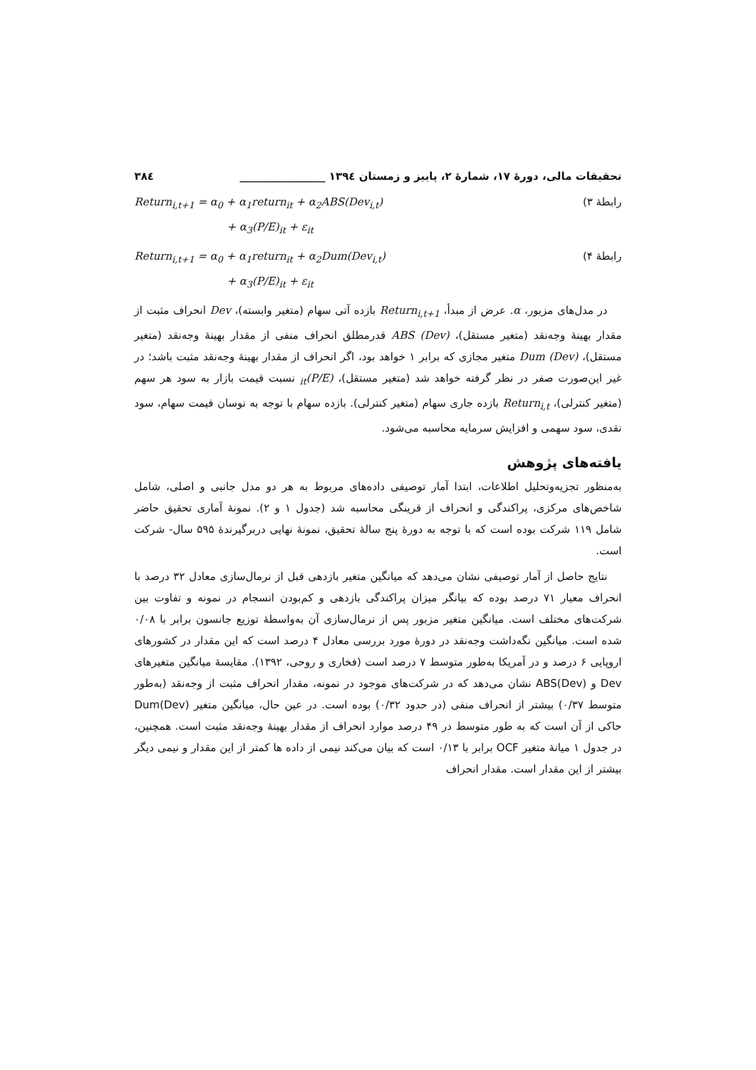تحقیقات مالی، دورهٔ ۱۷، شمارهٔ ۲، پاییز و زمستان ۱۳۹٤ ________________ ۳۸٤
Return<sub>i,t+1</sub> = α<sub>0</sub> + α<sub>1</sub>return<sub>it</sub> + α<sub>2</sub>ABS(Dev<sub>i,t</sub>)
+ α<sub>3</sub>(P/E)<sub>it</sub> + ε<sub>it</sub>
رابطهٔ ۳)
Return<sub>i,t+1</sub> = α<sub>0</sub> + α<sub>1</sub>return<sub>it</sub> + α<sub>2</sub>Dum(Dev<sub>i,t</sub>)
+ α<sub>3</sub>(P/E)<sub>it</sub> + ε<sub>it</sub>
رابطهٔ ۴)
در مدل‌های مزبور، α. عرض از مبدأ، Return<sub>i,t+1</sub> بازده آتی سهام (متغیر وابسته)، Dev انحراف مثبت از مقدار بهینهٔ وجه‌نقد (متغیر مستقل)، ABS (Dev) قدرمطلق انحراف منفی از مقدار بهینهٔ وجه‌نقد (متغیر مستقل)، Dum (Dev) متغیر مجازی که برابر ۱ خواهد بود، اگر انحراف از مقدار بهینهٔ وجه‌نقد مثبت باشد؛ در غیر این‌صورت صفر در نظر گرفته خواهد شد (متغیر مستقل)، (P/E)<sub>it</sub> نسبت قیمت بازار به سود هر سهم (متغیر کنترلی)، Return<sub>i,t</sub> بازده جاری سهام (متغیر کنترلی). بازده سهام با توجه به نوسان قیمت سهام، سود نقدی، سود سهمی و افزایش سرمایه محاسبه می‌شود.
یافته‌های پژوهش
به‌منظور تجزیه‌وتحلیل اطلاعات، ابتدا آمار توصیفی داده‌های مربوط به هر دو مدل جانبی و اصلی، شامل شاخص‌های مرکزی، پراکندگی و انحراف از قرینگی محاسبه شد (جدول ۱ و ۲). نمونهٔ آماری تحقیق حاضر شامل ۱۱۹ شرکت بوده است که با توجه به دورهٔ پنج سالهٔ تحقیق، نمونهٔ نهایی دربرگیرندهٔ ۵۹۵ سال- شرکت است.
نتایج حاصل از آمار توصیفی نشان می‌دهد که میانگین متغیر بازدهی قبل از نرمال‌سازی معادل ۳۲ درصد با انحراف معیار ۷۱ درصد بوده که بیانگر میزان پراکندگی بازدهی و کم‌بودن انسجام در نمونه و تفاوت بین شرکت‌های مختلف است. میانگین متغیر مزبور پس از نرمال‌سازی آن به‌واسطهٔ توزیع جانسون برابر با ۰/۰۸ شده است. میانگین نگه‌داشت وجه‌نقد در دورهٔ مورد بررسی معادل ۴ درصد است که این مقدار در کشورهای اروپایی ۶ درصد و در آمریکا به‌طور متوسط ۷ درصد است (فخاری و روحی، ۱۳۹۲). مقایسهٔ میانگین متغیرهای Dev و ABS(Dev) نشان می‌دهد که در شرکت‌های موجود در نمونه، مقدار انحراف مثبت از وجه‌نقد (به‌طور متوسط ۰/۳۷) بیشتر از انحراف منفی (در حدود ۰/۳۲) بوده است. در عین حال، میانگین متغیر Dum(Dev) حاکی از آن است که به طور متوسط در ۴۹ درصد موارد انحراف از مقدار بهینهٔ وجه‌نقد مثبت است. همچنین، در جدول ۱ میانهٔ متغیر OCF برابر با ۰/۱۳ است که بیان می‌کند نیمی از داده ها کمتر از این مقدار و نیمی دیگر بیشتر از این مقدار است. مقدار انحراف